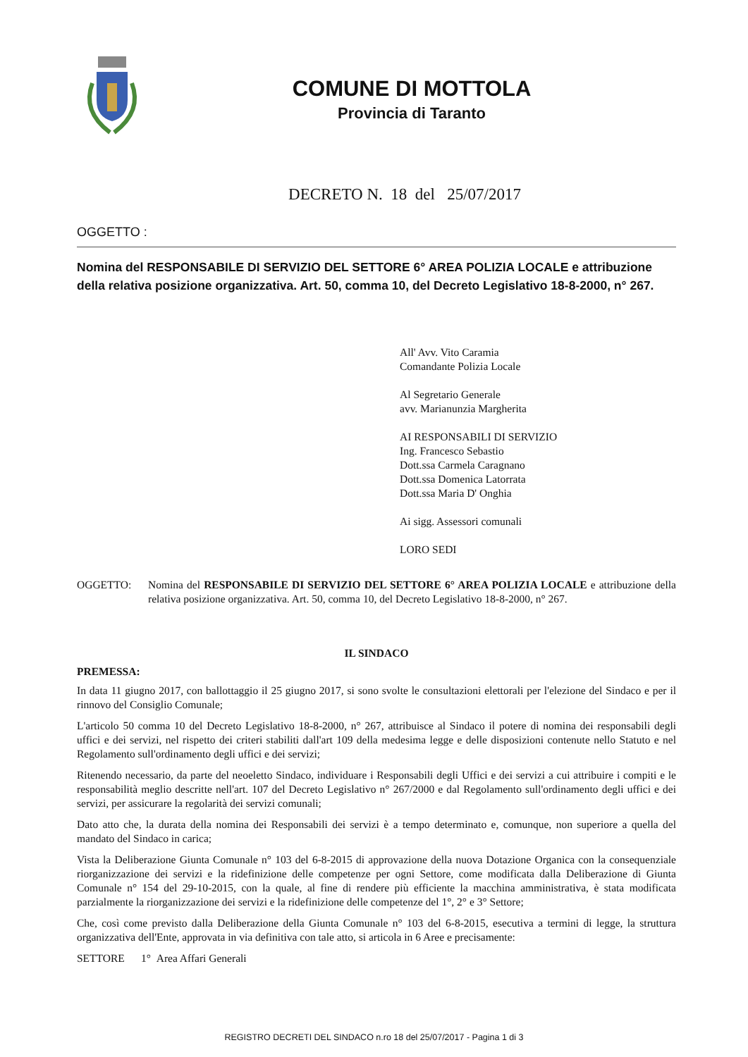COMUNE DI MOTTOLA
Provincia di Taranto
DECRETO N. 18 del 25/07/2017
OGGETTO :
Nomina del RESPONSABILE DI SERVIZIO DEL SETTORE 6° AREA POLIZIA LOCALE e attribuzione della relativa posizione organizzativa. Art. 50, comma 10, del Decreto Legislativo 18-8-2000, n° 267.
All' Avv. Vito Caramia
Comandante Polizia Locale
Al Segretario Generale
avv. Marianunzia Margherita
AI RESPONSABILI DI SERVIZIO
Ing. Francesco Sebastio
Dott.ssa Carmela Caragnano
Dott.ssa Domenica Latorrata
Dott.ssa Maria D' Onghia
Ai sigg. Assessori comunali
LORO SEDI
OGGETTO: Nomina del RESPONSABILE DI SERVIZIO DEL SETTORE 6° AREA POLIZIA LOCALE e attribuzione della relativa posizione organizzativa. Art. 50, comma 10, del Decreto Legislativo 18-8-2000, n° 267.
IL SINDACO
PREMESSA:
In data 11 giugno 2017, con ballottaggio il 25 giugno 2017, si sono svolte le consultazioni elettorali per l'elezione del Sindaco e per il rinnovo del Consiglio Comunale;
L'articolo 50 comma 10 del Decreto Legislativo 18-8-2000, n° 267, attribuisce al Sindaco il potere di nomina dei responsabili degli uffici e dei servizi, nel rispetto dei criteri stabiliti dall'art 109 della medesima legge e delle disposizioni contenute nello Statuto e nel Regolamento sull'ordinamento degli uffici e dei servizi;
Ritenendo necessario, da parte del neoeletto Sindaco, individuare i Responsabili degli Uffici e dei servizi a cui attribuire i compiti e le responsabilità meglio descritte nell'art. 107 del Decreto Legislativo n° 267/2000 e dal Regolamento sull'ordinamento degli uffici e dei servizi, per assicurare la regolarità dei servizi comunali;
Dato atto che, la durata della nomina dei Responsabili dei servizi è a tempo determinato e, comunque, non superiore a quella del mandato del Sindaco in carica;
Vista la Deliberazione Giunta Comunale n° 103 del 6-8-2015 di approvazione della nuova Dotazione Organica con la consequenziale riorganizzazione dei servizi e la ridefinizione delle competenze per ogni Settore, come modificata dalla Deliberazione di Giunta Comunale n° 154 del 29-10-2015, con la quale, al fine di rendere più efficiente la macchina amministrativa, è stata modificata parzialmente la riorganizzazione dei servizi e la ridefinizione delle competenze del 1°, 2° e 3° Settore;
Che, così come previsto dalla Deliberazione della Giunta Comunale n° 103 del 6-8-2015, esecutiva a termini di legge, la struttura organizzativa dell'Ente, approvata in via definitiva con tale atto, si articola in 6 Aree e precisamente:
SETTORE 1° Area Affari Generali
REGISTRO DECRETI DEL SINDACO n.ro 18 del 25/07/2017 - Pagina 1 di 3